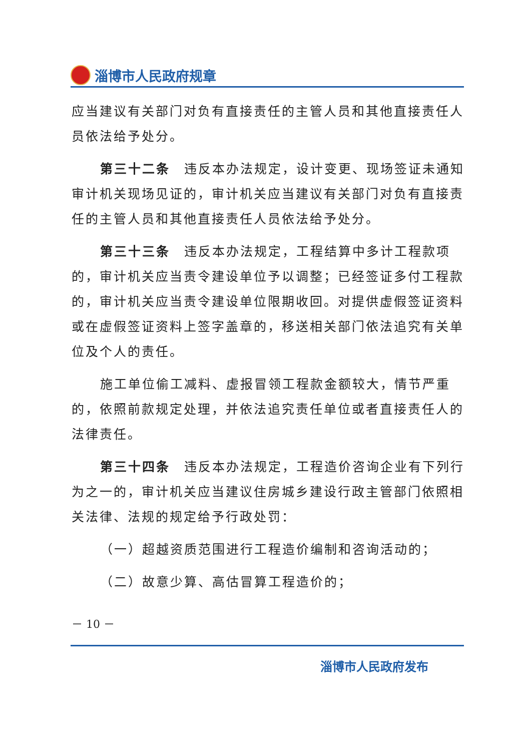淄博市人民政府规章
应当建议有关部门对负有直接责任的主管人员和其他直接责任人员依法给予处分。
第三十二条　违反本办法规定，设计变更、现场签证未通知审计机关现场见证的，审计机关应当建议有关部门对负有直接责任的主管人员和其他直接责任人员依法给予处分。
第三十三条　违反本办法规定，工程结算中多计工程款项的，审计机关应当责令建设单位予以调整；已经签证多付工程款的，审计机关应当责令建设单位限期收回。对提供虚假签证资料或在虚假签证资料上签字盖章的，移送相关部门依法追究有关单位及个人的责任。
施工单位偷工减料、虚报冒领工程款金额较大，情节严重的，依照前款规定处理，并依法追究责任单位或者直接责任人的法律责任。
第三十四条　违反本办法规定，工程造价咨询企业有下列行为之一的，审计机关应当建议住房城乡建设行政主管部门依照相关法律、法规的规定给予行政处罚：
（一）超越资质范围进行工程造价编制和咨询活动的；
（二）故意少算、高估冒算工程造价的；
－ 10 －
淄博市人民政府发布